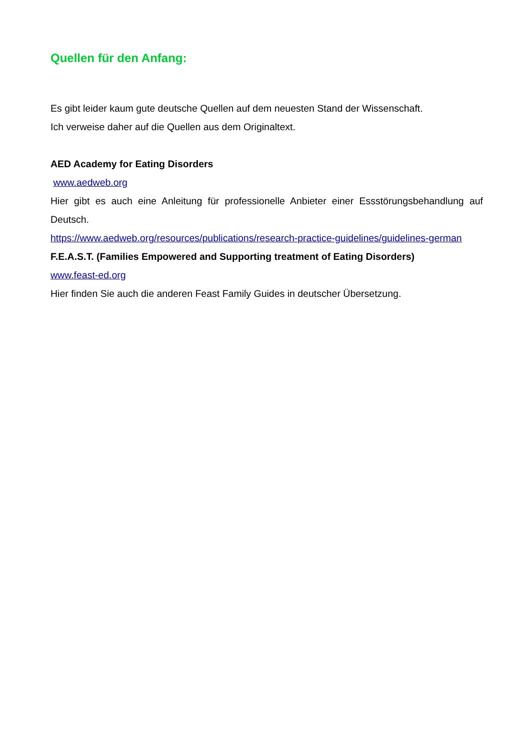Quellen für den Anfang:
Es gibt leider kaum gute deutsche Quellen auf dem neuesten Stand der Wissenschaft.
Ich verweise daher auf die Quellen aus dem Originaltext.
AED Academy for Eating Disorders
www.aedweb.org
Hier gibt es auch eine Anleitung für professionelle Anbieter einer Essstörungsbehandlung auf Deutsch.
https://www.aedweb.org/resources/publications/research-practice-guidelines/guidelines-german
F.E.A.S.T. (Families Empowered and Supporting treatment of Eating Disorders)
www.feast-ed.org
Hier finden Sie auch die anderen Feast Family Guides in deutscher Übersetzung.